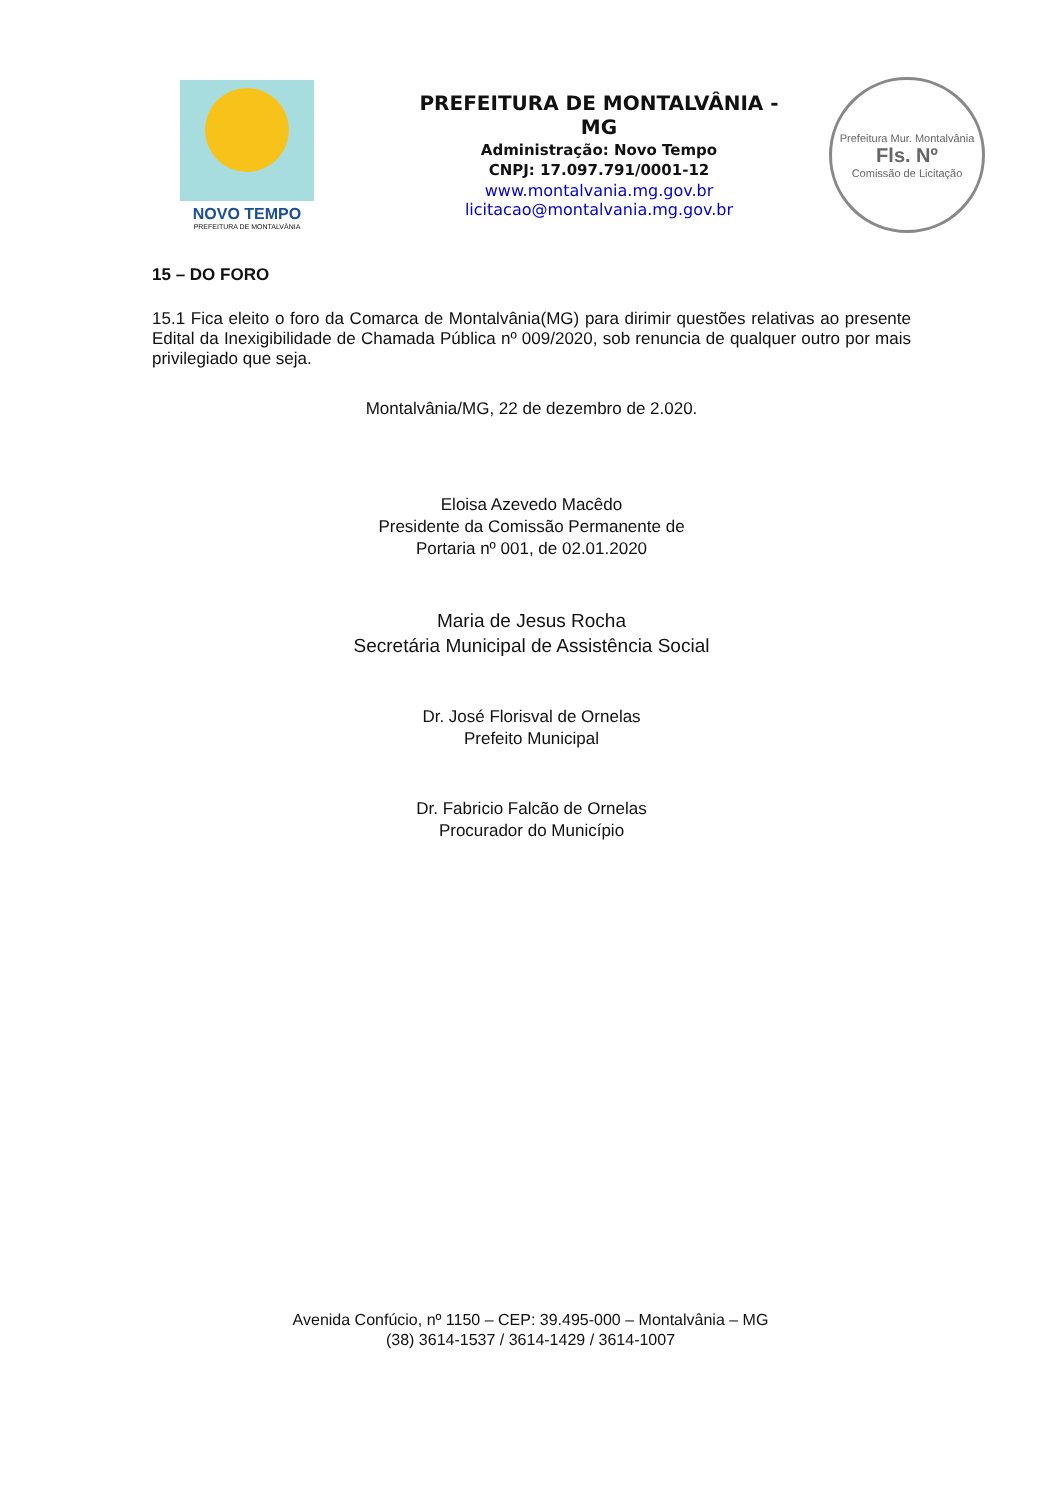NOVO TEMPO
PREFEITURA DE MONTALVÂNIA
PREFEITURA DE MONTALVÂNIA - MG
Administração: Novo Tempo
CNPJ: 17.097.791/0001-12
www.montalvania.mg.gov.br
licitacao@montalvania.mg.gov.br
Prefeitura Mur. Montalvânia
Fls. Nº
Comissão de Licitação
15 – DO FORO
15.1 Fica eleito o foro da Comarca de Montalvânia(MG) para dirimir questões relativas ao presente Edital da Inexigibilidade de Chamada Pública nº 009/2020, sob renuncia de qualquer outro por mais privilegiado que seja.
Montalvânia/MG, 22 de dezembro de 2.020.
Eloisa Azevedo Macêdo
Presidente da Comissão Permanente de
Portaria nº 001, de 02.01.2020
Maria de Jesus Rocha
Secretária Municipal de Assistência Social
Dr. José Florisval de Ornelas
Prefeito Municipal
Dr. Fabricio Falcão de Ornelas
Procurador do Município
Avenida Confúcio, nº 1150 – CEP: 39.495-000 – Montalvânia – MG
(38) 3614-1537 / 3614-1429 / 3614-1007